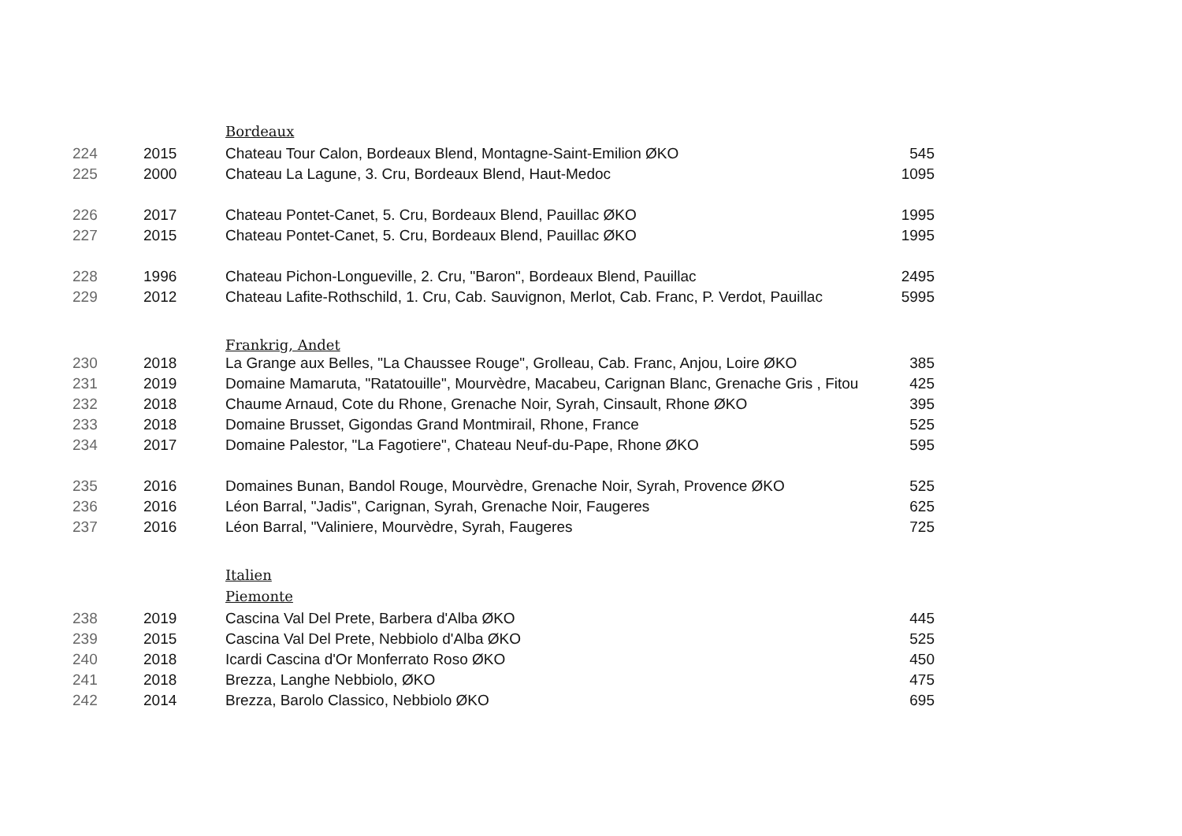| | | Bordeaux | |
| 224 | 2015 | Chateau Tour Calon, Bordeaux Blend, Montagne-Saint-Emilion ØKO | 545 |
| 225 | 2000 | Chateau La Lagune, 3. Cru, Bordeaux Blend, Haut-Medoc | 1095 |
| 226 | 2017 | Chateau Pontet-Canet, 5. Cru, Bordeaux Blend, Pauillac ØKO | 1995 |
| 227 | 2015 | Chateau Pontet-Canet, 5. Cru, Bordeaux Blend, Pauillac ØKO | 1995 |
| 228 | 1996 | Chateau Pichon-Longueville, 2. Cru, "Baron", Bordeaux Blend, Pauillac | 2495 |
| 229 | 2012 | Chateau Lafite-Rothschild, 1. Cru, Cab. Sauvignon, Merlot, Cab. Franc, P. Verdot, Pauillac | 5995 |
| | | Frankrig, Andet | |
| 230 | 2018 | La Grange aux Belles, "La Chaussee Rouge", Grolleau, Cab. Franc, Anjou, Loire ØKO | 385 |
| 231 | 2019 | Domaine Mamaruta, "Ratatouille", Mourvèdre, Macabeu, Carignan Blanc, Grenache Gris , Fitou | 425 |
| 232 | 2018 | Chaume Arnaud, Cote du Rhone, Grenache Noir, Syrah, Cinsault, Rhone ØKO | 395 |
| 233 | 2018 | Domaine Brusset, Gigondas Grand Montmirail, Rhone, France | 525 |
| 234 | 2017 | Domaine Palestor, "La Fagotiere", Chateau Neuf-du-Pape, Rhone ØKO | 595 |
| 235 | 2016 | Domaines Bunan, Bandol Rouge, Mourvèdre, Grenache Noir, Syrah, Provence ØKO | 525 |
| 236 | 2016 | Léon Barral, "Jadis", Carignan, Syrah, Grenache Noir, Faugeres | 625 |
| 237 | 2016 | Léon Barral, "Valiniere, Mourvèdre, Syrah, Faugeres | 725 |
| | | Italien | |
| | | Piemonte | |
| 238 | 2019 | Cascina Val Del Prete, Barbera d'Alba ØKO | 445 |
| 239 | 2015 | Cascina Val Del Prete, Nebbiolo d'Alba ØKO | 525 |
| 240 | 2018 | Icardi Cascina d'Or Monferrato Roso ØKO | 450 |
| 241 | 2018 | Brezza, Langhe Nebbiolo, ØKO | 475 |
| 242 | 2014 | Brezza, Barolo Classico, Nebbiolo ØKO | 695 |